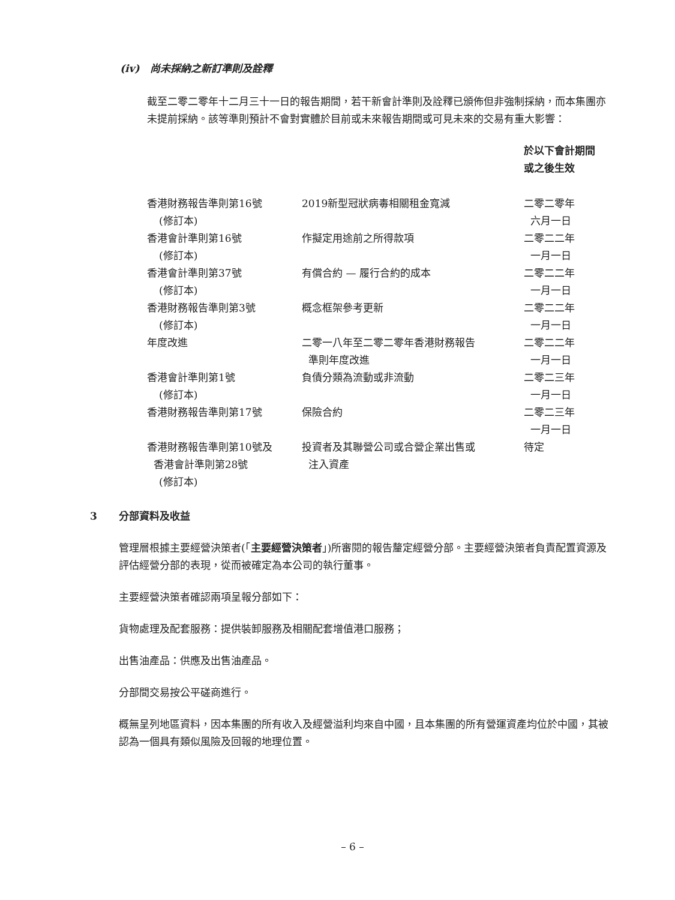(iv) 尚未採納之新訂準則及詮釋
截至二零二零年十二月三十一日的報告期間，若干新會計準則及詮釋已頒佈但非強制採納，而本集團亦未提前採納。該等準則預計不會對實體於目前或未來報告期間或可見未來的交易有重大影響：
| | | 於以下會計期間 或之後生效 |
| 香港財務報告準則第16號 (修訂本) | 2019新型冠狀病毒相關租金寬減 | 二零二零年 六月一日 |
| 香港會計準則第16號 (修訂本) | 作擬定用途前之所得款項 | 二零二二年 一月一日 |
| 香港會計準則第37號 (修訂本) | 有償合約 — 履行合約的成本 | 二零二二年 一月一日 |
| 香港財務報告準則第3號 (修訂本) | 概念框架參考更新 | 二零二二年 一月一日 |
| 年度改進 | 二零一八年至二零二零年香港財務報告 準則年度改進 | 二零二二年 一月一日 |
| 香港會計準則第1號 (修訂本) | 負債分類為流動或非流動 | 二零二三年 一月一日 |
| 香港財務報告準則第17號 | 保險合約 | 二零二三年 一月一日 |
| 香港財務報告準則第10號及 香港會計準則第28號 (修訂本) | 投資者及其聯營公司或合營企業出售或 注入資產 | 待定 |
3 分部資料及收益
管理層根據主要經營決策者(「主要經營決策者」)所審閱的報告釐定經營分部。主要經營決策者負責配置資源及評估經營分部的表現，從而被確定為本公司的執行董事。
主要經營決策者確認兩項呈報分部如下：
貨物處理及配套服務：提供裝卸服務及相關配套增值港口服務；
出售油產品：供應及出售油產品。
分部間交易按公平磋商進行。
概無呈列地區資料，因本集團的所有收入及經營溢利均來自中國，且本集團的所有營運資產均位於中國，其被認為一個具有類似風險及回報的地理位置。
– 6 –